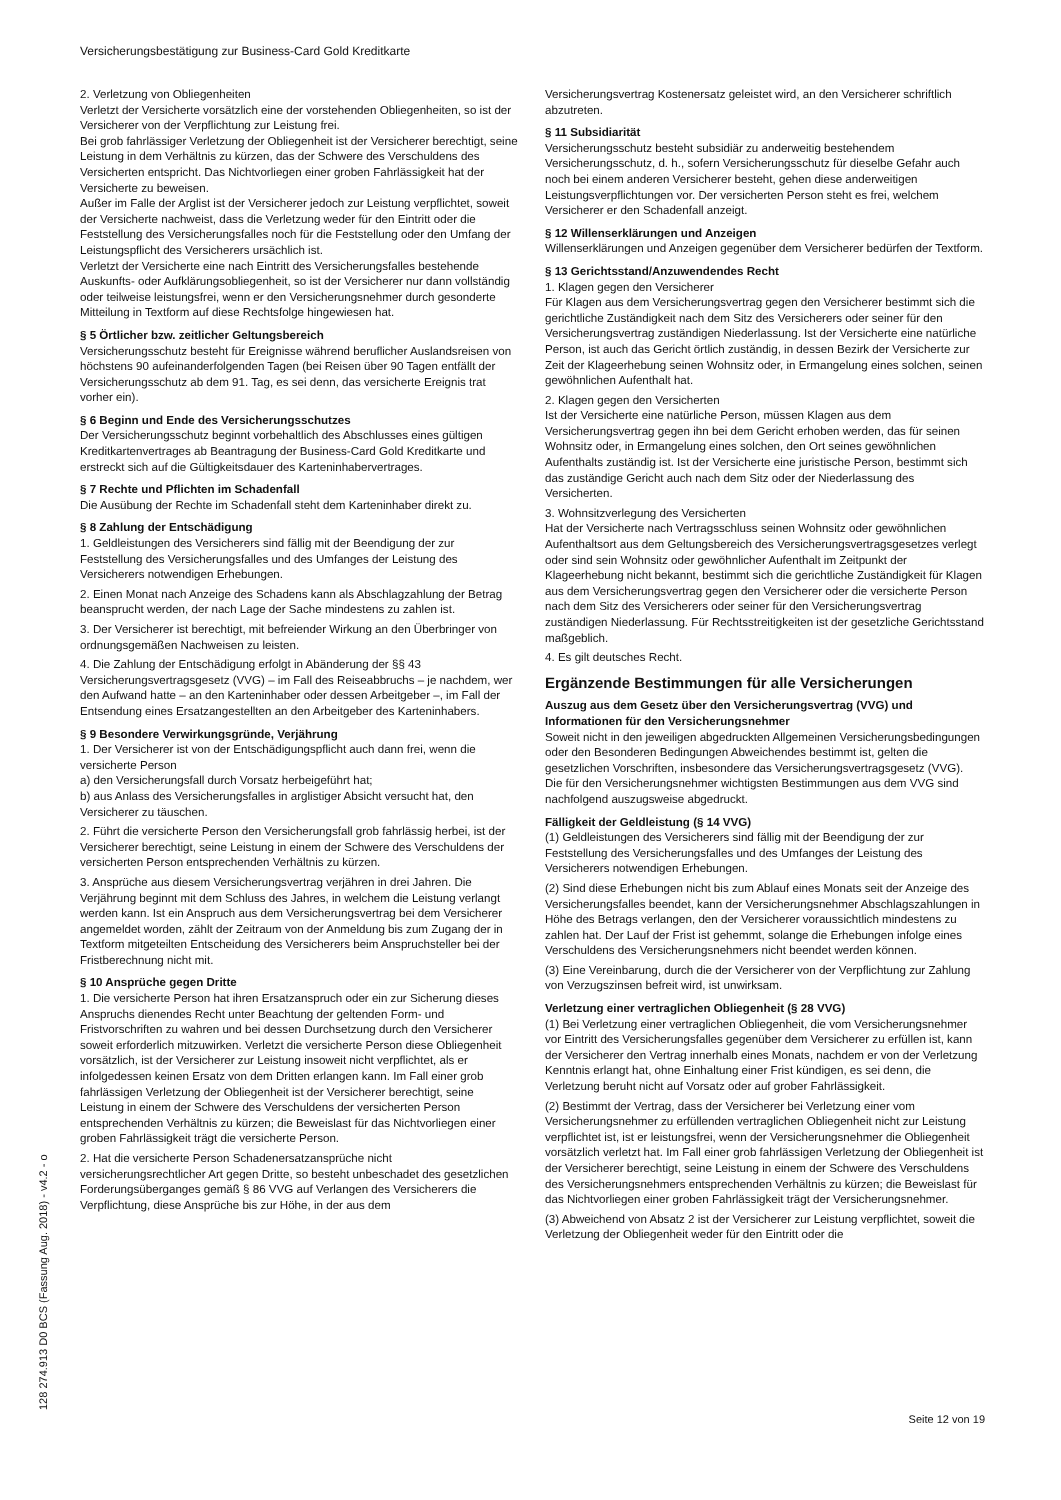Versicherungsbestätigung zur Business-Card Gold Kreditkarte
2. Verletzung von Obliegenheiten
Verletzt der Versicherte vorsätzlich eine der vorstehenden Obliegenheiten, so ist der Versicherer von der Verpflichtung zur Leistung frei.
Bei grob fahrlässiger Verletzung der Obliegenheit ist der Versicherer berechtigt, seine Leistung in dem Verhältnis zu kürzen, das der Schwere des Verschuldens des Versicherten entspricht. Das Nichtvorliegen einer groben Fahrlässigkeit hat der Versicherte zu beweisen.
Außer im Falle der Arglist ist der Versicherer jedoch zur Leistung verpflichtet, soweit der Versicherte nachweist, dass die Verletzung weder für den Eintritt oder die Feststellung des Versicherungsfalles noch für die Feststellung oder den Umfang der Leistungspflicht des Versicherers ursächlich ist.
Verletzt der Versicherte eine nach Eintritt des Versicherungsfalles bestehende Auskunfts- oder Aufklärungsobliegenheit, so ist der Versicherer nur dann vollständig oder teilweise leistungsfrei, wenn er den Versicherungsnehmer durch gesonderte Mitteilung in Textform auf diese Rechtsfolge hingewiesen hat.
§ 5 Örtlicher bzw. zeitlicher Geltungsbereich
Versicherungsschutz besteht für Ereignisse während beruflicher Auslandsreisen von höchstens 90 aufeinanderfolgenden Tagen (bei Reisen über 90 Tagen entfällt der Versicherungsschutz ab dem 91. Tag, es sei denn, das versicherte Ereignis trat vorher ein).
§ 6 Beginn und Ende des Versicherungsschutzes
Der Versicherungsschutz beginnt vorbehaltlich des Abschlusses eines gültigen Kreditkartenvertrages ab Beantragung der Business-Card Gold Kreditkarte und erstreckt sich auf die Gültigkeitsdauer des Karteninhabervertrages.
§ 7 Rechte und Pflichten im Schadenfall
Die Ausübung der Rechte im Schadenfall steht dem Karteninhaber direkt zu.
§ 8 Zahlung der Entschädigung
1. Geldleistungen des Versicherers sind fällig mit der Beendigung der zur Feststellung des Versicherungsfalles und des Umfanges der Leistung des Versicherers notwendigen Erhebungen.
2. Einen Monat nach Anzeige des Schadens kann als Abschlagzahlung der Betrag beansprucht werden, der nach Lage der Sache mindestens zu zahlen ist.
3. Der Versicherer ist berechtigt, mit befreiender Wirkung an den Überbringer von ordnungsgemäßen Nachweisen zu leisten.
4. Die Zahlung der Entschädigung erfolgt in Abänderung der §§ 43 Versicherungsvertragsgesetz (VVG) – im Fall des Reiseabbruchs – je nachdem, wer den Aufwand hatte – an den Karteninhaber oder dessen Arbeitgeber –, im Fall der Entsendung eines Ersatzangestellten an den Arbeitgeber des Karteninhabers.
§ 9 Besondere Verwirkungsgründe, Verjährung
1. Der Versicherer ist von der Entschädigungspflicht auch dann frei, wenn die versicherte Person
a) den Versicherungsfall durch Vorsatz herbeigeführt hat;
b) aus Anlass des Versicherungsfalles in arglistiger Absicht versucht hat, den Versicherer zu täuschen.
2. Führt die versicherte Person den Versicherungsfall grob fahrlässig herbei, ist der Versicherer berechtigt, seine Leistung in einem der Schwere des Verschuldens der versicherten Person entsprechenden Verhältnis zu kürzen.
3. Ansprüche aus diesem Versicherungsvertrag verjähren in drei Jahren. Die Verjährung beginnt mit dem Schluss des Jahres, in welchem die Leistung verlangt werden kann. Ist ein Anspruch aus dem Versicherungsvertrag bei dem Versicherer angemeldet worden, zählt der Zeitraum von der Anmeldung bis zum Zugang der in Textform mitgeteilten Entscheidung des Versicherers beim Anspruchsteller bei der Fristberechnung nicht mit.
§ 10 Ansprüche gegen Dritte
1. Die versicherte Person hat ihren Ersatzanspruch oder ein zur Sicherung dieses Anspruchs dienendes Recht unter Beachtung der geltenden Form- und Fristvorschriften zu wahren und bei dessen Durchsetzung durch den Versicherer soweit erforderlich mitzuwirken. Verletzt die versicherte Person diese Obliegenheit vorsätzlich, ist der Versicherer zur Leistung insoweit nicht verpflichtet, als er infolgedessen keinen Ersatz von dem Dritten erlangen kann. Im Fall einer grob fahrlässigen Verletzung der Obliegenheit ist der Versicherer berechtigt, seine Leistung in einem der Schwere des Verschuldens der versicherten Person entsprechenden Verhältnis zu kürzen; die Beweislast für das Nichtvorliegen einer groben Fahrlässigkeit trägt die versicherte Person.
2. Hat die versicherte Person Schadenersatzansprüche nicht versicherungsrechtlicher Art gegen Dritte, so besteht unbeschadet des gesetzlichen Forderungsüberganges gemäß § 86 VVG auf Verlangen des Versicherers die Verpflichtung, diese Ansprüche bis zur Höhe, in der aus dem
Versicherungsvertrag Kostenersatz geleistet wird, an den Versicherer schriftlich abzutreten.
§ 11 Subsidiarität
Versicherungsschutz besteht subsidiär zu anderweitig bestehendem Versicherungsschutz, d. h., sofern Versicherungsschutz für dieselbe Gefahr auch noch bei einem anderen Versicherer besteht, gehen diese anderweitigen Leistungsverpflichtungen vor. Der versicherten Person steht es frei, welchem Versicherer er den Schadenfall anzeigt.
§ 12 Willenserklärungen und Anzeigen
Willenserklärungen und Anzeigen gegenüber dem Versicherer bedürfen der Textform.
§ 13 Gerichtsstand/Anzuwendendes Recht
1. Klagen gegen den Versicherer
Für Klagen aus dem Versicherungsvertrag gegen den Versicherer bestimmt sich die gerichtliche Zuständigkeit nach dem Sitz des Versicherers oder seiner für den Versicherungsvertrag zuständigen Niederlassung. Ist der Versicherte eine natürliche Person, ist auch das Gericht örtlich zuständig, in dessen Bezirk der Versicherte zur Zeit der Klageerhebung seinen Wohnsitz oder, in Ermangelung eines solchen, seinen gewöhnlichen Aufenthalt hat.
2. Klagen gegen den Versicherten
Ist der Versicherte eine natürliche Person, müssen Klagen aus dem Versicherungsvertrag gegen ihn bei dem Gericht erhoben werden, das für seinen Wohnsitz oder, in Ermangelung eines solchen, den Ort seines gewöhnlichen Aufenthalts zuständig ist. Ist der Versicherte eine juristische Person, bestimmt sich das zuständige Gericht auch nach dem Sitz oder der Niederlassung des Versicherten.
3. Wohnsitzverlegung des Versicherten
Hat der Versicherte nach Vertragsschluss seinen Wohnsitz oder gewöhnlichen Aufenthaltsort aus dem Geltungsbereich des Versicherungsvertragsgesetzes verlegt oder sind sein Wohnsitz oder gewöhnlicher Aufenthalt im Zeitpunkt der Klageerhebung nicht bekannt, bestimmt sich die gerichtliche Zuständigkeit für Klagen aus dem Versicherungsvertrag gegen den Versicherer oder die versicherte Person nach dem Sitz des Versicherers oder seiner für den Versicherungsvertrag zuständigen Niederlassung. Für Rechtsstreitigkeiten ist der gesetzliche Gerichtsstand maßgeblich.
4. Es gilt deutsches Recht.
Ergänzende Bestimmungen für alle Versicherungen
Auszug aus dem Gesetz über den Versicherungsvertrag (VVG) und Informationen für den Versicherungsnehmer
Soweit nicht in den jeweiligen abgedruckten Allgemeinen Versicherungsbedingungen oder den Besonderen Bedingungen Abweichendes bestimmt ist, gelten die gesetzlichen Vorschriften, insbesondere das Versicherungsvertragsgesetz (VVG).
Die für den Versicherungsnehmer wichtigsten Bestimmungen aus dem VVG sind nachfolgend auszugsweise abgedruckt.
Fälligkeit der Geldleistung (§ 14 VVG)
(1) Geldleistungen des Versicherers sind fällig mit der Beendigung der zur Feststellung des Versicherungsfalles und des Umfanges der Leistung des Versicherers notwendigen Erhebungen.
(2) Sind diese Erhebungen nicht bis zum Ablauf eines Monats seit der Anzeige des Versicherungsfalles beendet, kann der Versicherungsnehmer Abschlagszahlungen in Höhe des Betrags verlangen, den der Versicherer voraussichtlich mindestens zu zahlen hat. Der Lauf der Frist ist gehemmt, solange die Erhebungen infolge eines Verschuldens des Versicherungsnehmers nicht beendet werden können.
(3) Eine Vereinbarung, durch die der Versicherer von der Verpflichtung zur Zahlung von Verzugszinsen befreit wird, ist unwirksam.
Verletzung einer vertraglichen Obliegenheit (§ 28 VVG)
(1) Bei Verletzung einer vertraglichen Obliegenheit, die vom Versicherungsnehmer vor Eintritt des Versicherungsfalles gegenüber dem Versicherer zu erfüllen ist, kann der Versicherer den Vertrag innerhalb eines Monats, nachdem er von der Verletzung Kenntnis erlangt hat, ohne Einhaltung einer Frist kündigen, es sei denn, die Verletzung beruht nicht auf Vorsatz oder auf grober Fahrlässigkeit.
(2) Bestimmt der Vertrag, dass der Versicherer bei Verletzung einer vom Versicherungsnehmer zu erfüllenden vertraglichen Obliegenheit nicht zur Leistung verpflichtet ist, ist er leistungsfrei, wenn der Versicherungsnehmer die Obliegenheit vorsätzlich verletzt hat. Im Fall einer grob fahrlässigen Verletzung der Obliegenheit ist der Versicherer berechtigt, seine Leistung in einem der Schwere des Verschuldens des Versicherungsnehmers entsprechenden Verhältnis zu kürzen; die Beweislast für das Nichtvorliegen einer groben Fahrlässigkeit trägt der Versicherungsnehmer.
(3) Abweichend von Absatz 2 ist der Versicherer zur Leistung verpflichtet, soweit die Verletzung der Obliegenheit weder für den Eintritt oder die
128 274.913 D0 BCS (Fassung Aug. 2018) - v4.2 - o
Seite 12 von 19